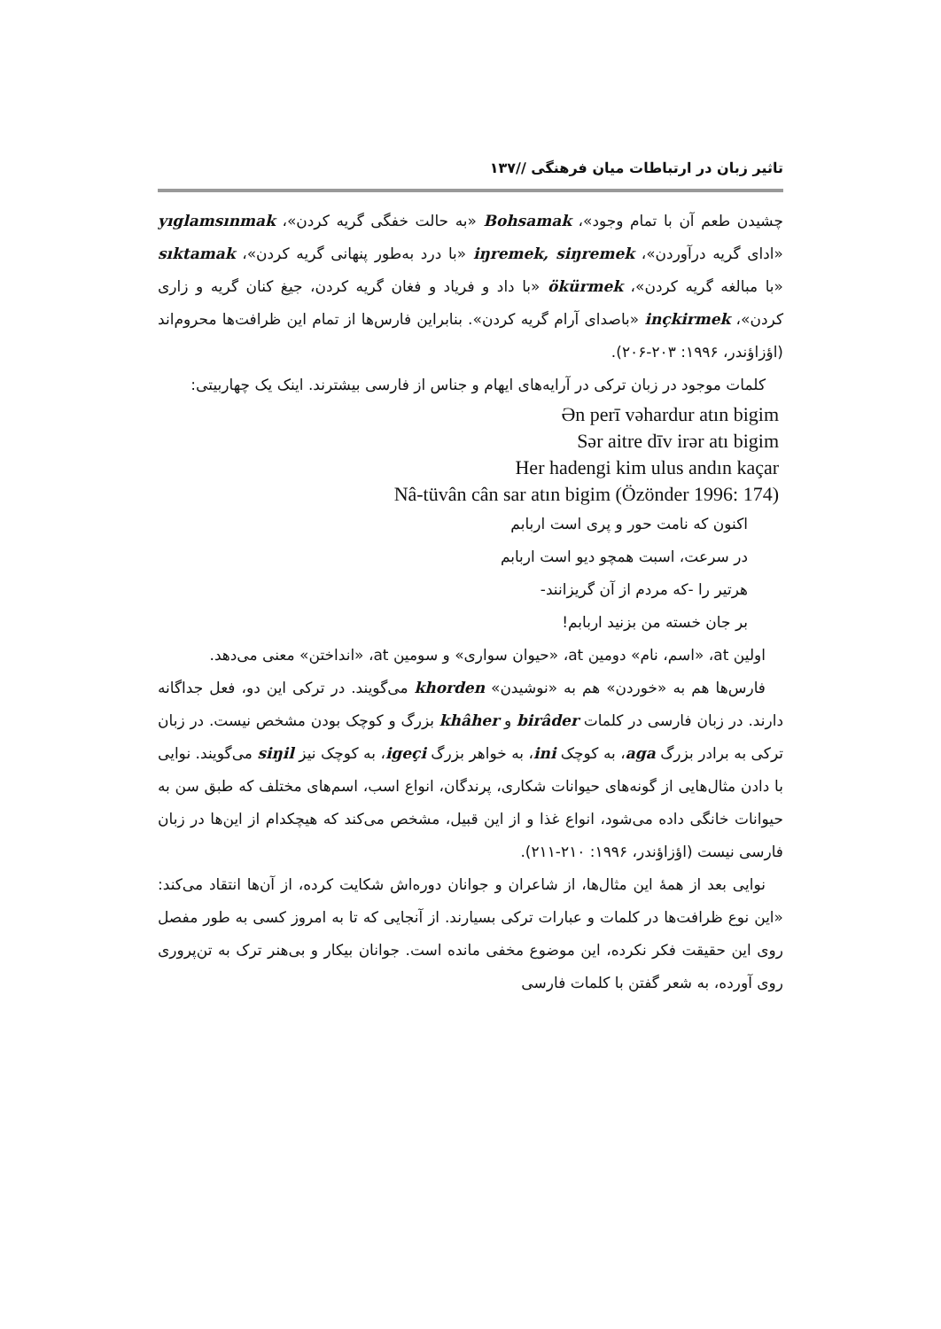تاثیر زبان در ارتباطات میان فرهنگی //۱۳۷
چشیدن طعم آن با تمام وجود»، Bohsamak «به حالت خفگی گریه کردن»، yıglamsınmak «ادای گریه درآوردن»، iŋremek, siŋremek «با درد به‌طور پنهانی گریه کردن»، sıktamak «با مبالغه گریه کردن»، ökürmek «با داد و فریاد و فغان گریه کردن، جیغ کنان گریه و زاری کردن»، inçkirmek «باصدای آرام گریه کردن». بنابراین فارس‌ها از تمام این ظرافت‌ها محروم‌اند (اؤزاؤندر، ۱۹۹۶: ۲۰۳-۲۰۶).
کلمات موجود در زبان ترکی در آرایه‌های ایهام و جناس از فارسی بیشترند. اینک یک چهاربیتی:
Ən perī vəhardur atın bigim
Sər aitre dīv irər atı bigim
Her hadengi kim ulus andın kaçar
Nâ-tüvân cân sar atın bigim (Özönder 1996: 174)
اکنون که نامت حور و پری است اربابم
در سرعت، اسبت همچو دیو است اربابم
هرتیر را -که مردم از آن گریزانند-
بر جان خسته من بزنید اربابم!
اولین at، «اسم، نام» دومین at، «حیوان سواری» و سومین at، «انداختن» معنی می‌دهد.
فارس‌ها هم به «خوردن» هم به «نوشیدن» khorden می‌گویند. در ترکی این دو، فعل جداگانه دارند. در زبان فارسی در کلمات birâder و khâher بزرگ و کوچک بودن مشخص نیست. در زبان ترکی به برادر بزرگ aga، به کوچک ini، به خواهر بزرگ igeçi، به کوچک نیز siŋil می‌گویند. نوایی با دادن مثال‌هایی از گونه‌های حیوانات شکاری، پرندگان، انواع اسب، اسم‌های مختلف که طبق سن به حیوانات خانگی داده می‌شود، انواع غذا و از این قبیل، مشخص می‌کند که هیچکدام از این‌ها در زبان فارسی نیست (اؤزاؤندر، ۱۹۹۶: ۲۱۰-۲۱۱).
نوایی بعد از همهٔ این مثال‌ها، از شاعران و جوانان دوره‌اش شکایت کرده، از آن‌ها انتقاد می‌کند: «این نوع ظرافت‌ها در کلمات و عبارات ترکی بسیارند. از آنجایی که تا به امروز کسی به طور مفصل روی این حقیقت فکر نکرده، این موضوع مخفی مانده است. جوانان بیکار و بی‌هنر ترک به تن‌پروری روی آورده، به شعر گفتن با کلمات فارسی